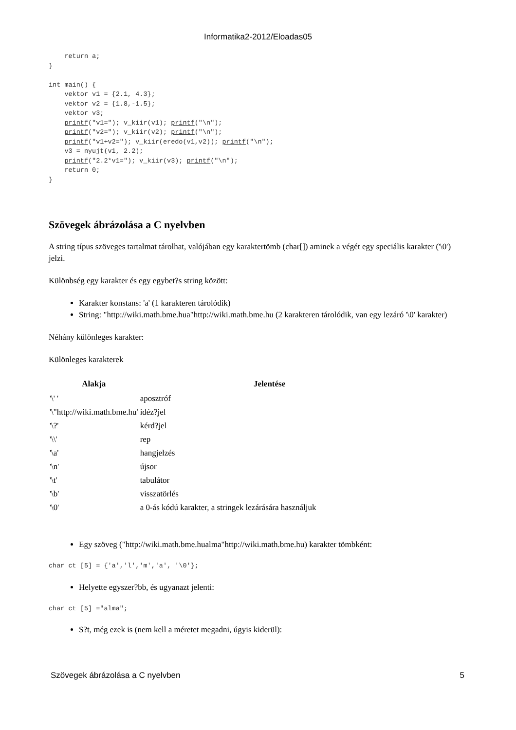Informatika2-2012/Eloadas05
    return a;
}

int main() {
    vektor v1 = {2.1, 4.3};
    vektor v2 = {1.8,-1.5};
    vektor v3;
    printf("v1="); v_kiir(v1); printf("\n");
    printf("v2="); v_kiir(v2); printf("\n");
    printf("v1+v2="); v_kiir(eredo(v1,v2)); printf("\n");
    v3 = nyujt(v1, 2.2);
    printf("2.2*v1="); v_kiir(v3); printf("\n");
    return 0;
}
Szövegek ábrázolása a C nyelvben
A string típus szöveges tartalmat tárolhat, valójában egy karaktertömb (char[]) aminek a végét egy speciális karakter ('\0') jelzi.
Különbség egy karakter és egy egybet?s string között:
Karakter konstans: 'a' (1 karakteren tárolódik)
String: "http://wiki.math.bme.hua"http://wiki.math.bme.hu (2 karakteren tárolódik, van egy lezáró '\0' karakter)
Néhány különleges karakter:
Különleges karakterek
| Alakja | Jelentése |
| --- | --- |
| '\' ' | aposztróf |
| '\"http://wiki.math.bme.hu' | idéz?jel |
| '\?' | kérd?jel |
| '\\' | rep |
| '\a' | hangjelzés |
| '\n' | újsor |
| '\t' | tabulátor |
| '\b' | visszatörlés |
| '\0' | a 0-ás kódú karakter, a stringek lezárására használjuk |
Egy szöveg ("http://wiki.math.bme.hualma"http://wiki.math.bme.hu) karakter tömbként:
char ct [5] = {'a','l','m','a', '\0'};
Helyette egyszer?bb, és ugyanazt jelenti:
char ct [5] ="alma";
S?t, még ezek is (nem kell a méretet megadni, úgyis kiderül):
Szövegek ábrázolása a C nyelvben 5